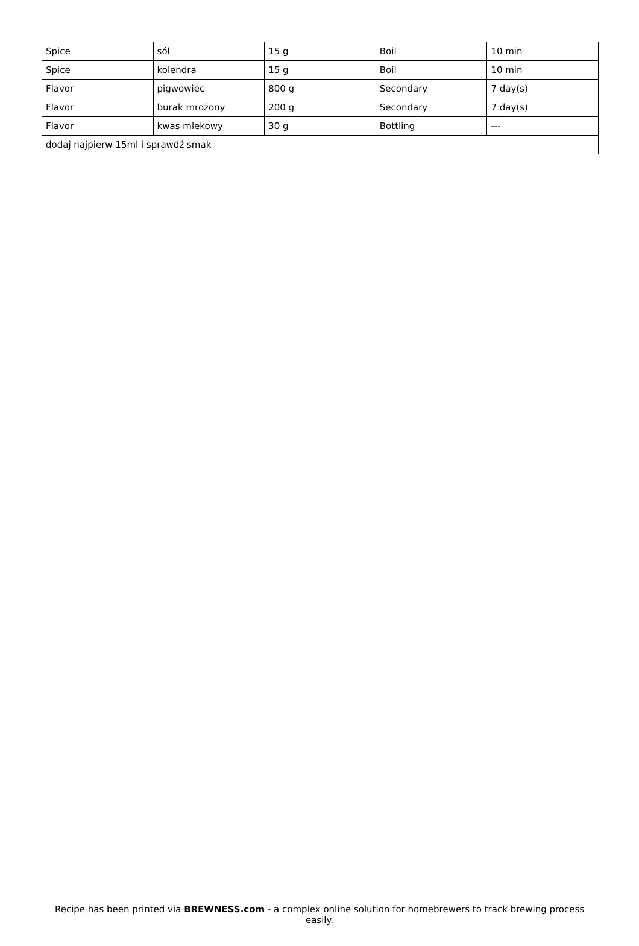| Spice | sól | 15 g | Boil | 10 min |
| Spice | kolendra | 15 g | Boil | 10 min |
| Flavor | pigwowiec | 800 g | Secondary | 7 day(s) |
| Flavor | burak mrożony | 200 g | Secondary | 7 day(s) |
| Flavor | kwas mlekowy | 30 g | Bottling | --- |
| dodaj najpierw 15ml i sprawdź smak | | | | |
Recipe has been printed via BREWNESS.com - a complex online solution for homebrewers to track brewing process easily.